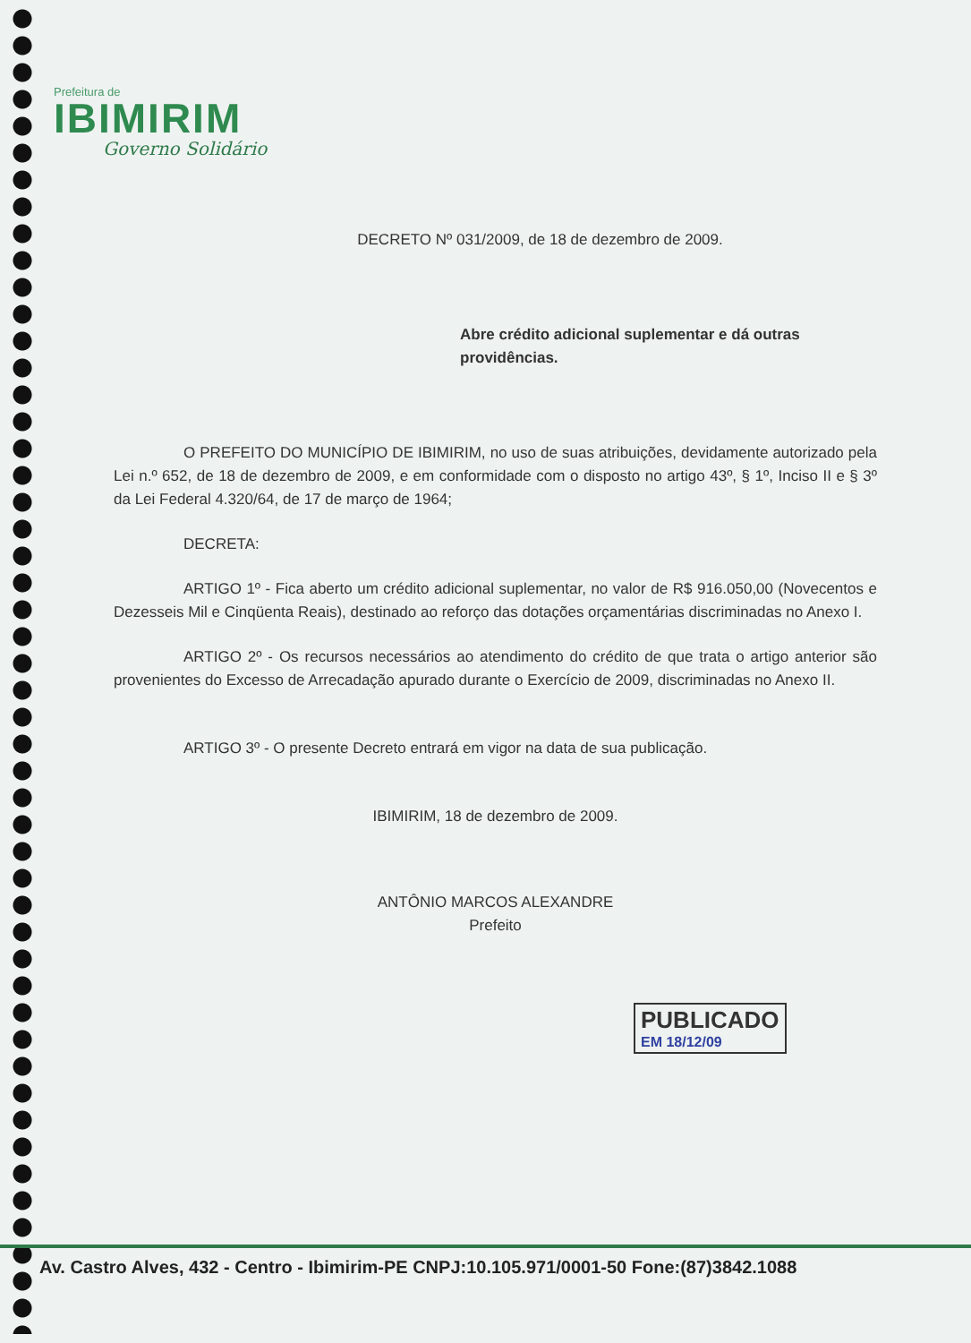Prefeitura de
IBIMIRIM
Governo Solidário
DECRETO Nº 031/2009, de 18 de dezembro de 2009.
Abre crédito adicional suplementar e dá outras providências.
O PREFEITO DO MUNICÍPIO DE IBIMIRIM, no uso de suas atribuições, devidamente autorizado pela Lei n.º 652, de 18 de dezembro de 2009, e em conformidade com o disposto no artigo 43º, § 1º, Inciso II e § 3º da Lei Federal 4.320/64, de 17 de março de 1964;
DECRETA:
ARTIGO 1º - Fica aberto um crédito adicional suplementar, no valor de R$ 916.050,00 (Novecentos e Dezesseis Mil e Cinqüenta Reais), destinado ao reforço das dotações orçamentárias discriminadas no Anexo I.
ARTIGO 2º - Os recursos necessários ao atendimento do crédito de que trata o artigo anterior são provenientes do Excesso de Arrecadação apurado durante o Exercício de 2009, discriminadas no Anexo II.
ARTIGO 3º - O presente Decreto entrará em vigor na data de sua publicação.
IBIMIRIM, 18 de dezembro de 2009.
ANTÔNIO MARCOS ALEXANDRE
Prefeito
PUBLICADO
EM 18/12/09
Av. Castro Alves, 432 - Centro - Ibimirim-PE CNPJ:10.105.971/0001-50 Fone:(87)3842.1088